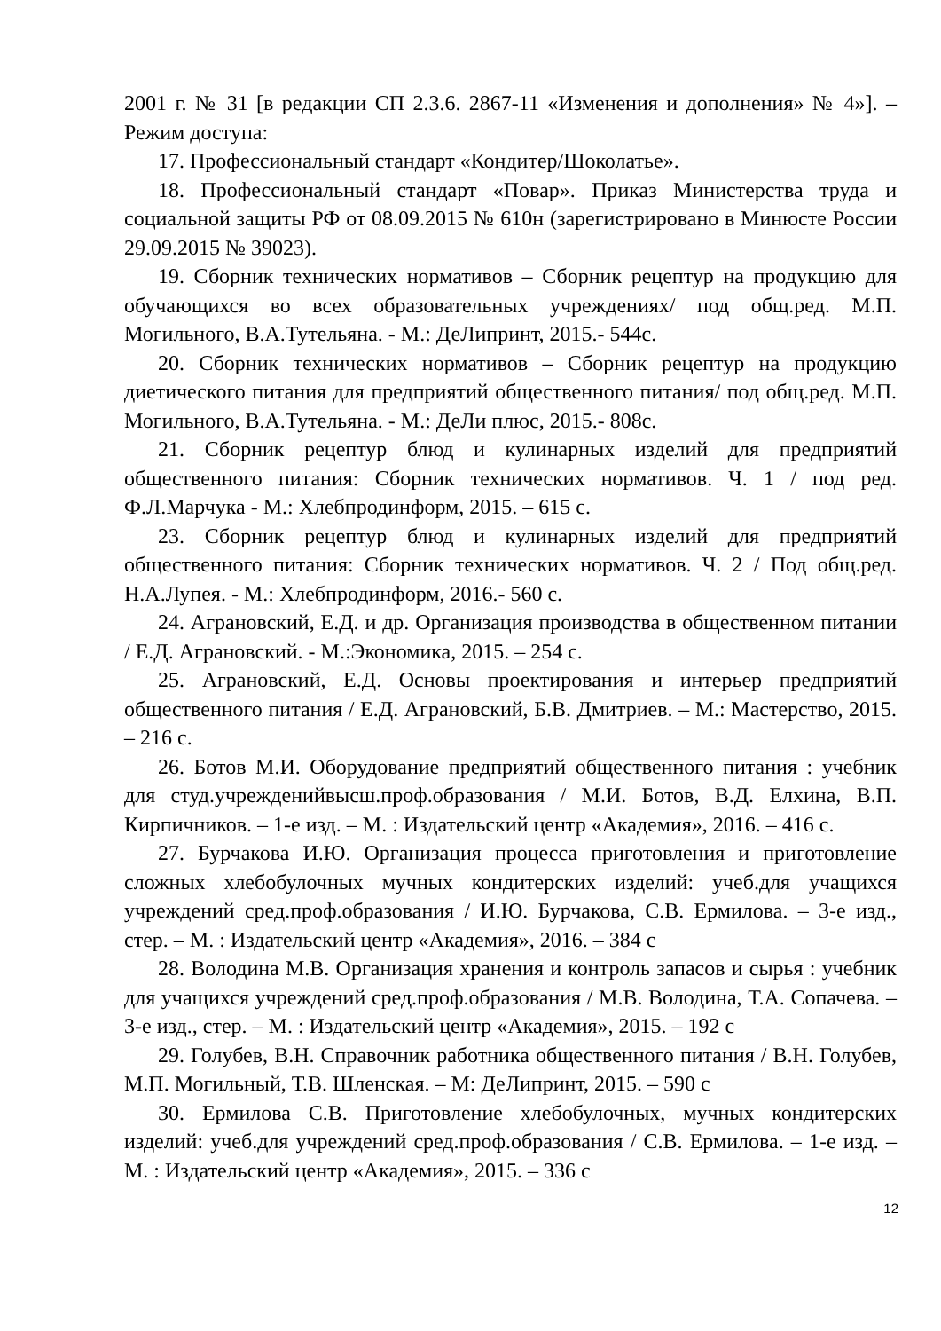2001 г. № 31 [в редакции СП 2.3.6. 2867-11 «Изменения и дополнения» № 4»]. – Режим доступа:
17. Профессиональный стандарт «Кондитер/Шоколатье».
18. Профессиональный стандарт «Повар». Приказ Министерства труда и социальной защиты РФ от 08.09.2015 № 610н (зарегистрировано в Минюсте России 29.09.2015 № 39023).
19. Сборник технических нормативов – Сборник рецептур на продукцию для обучающихся во всех образовательных учреждениях/ под общ.ред. М.П. Могильного, В.А.Тутельяна. - М.: ДеЛипринт, 2015.- 544с.
20. Сборник технических нормативов – Сборник рецептур на продукцию диетического питания для предприятий общественного питания/ под общ.ред. М.П. Могильного, В.А.Тутельяна. - М.: ДеЛи плюс, 2015.- 808с.
21. Сборник рецептур блюд и кулинарных изделий для предприятий общественного питания: Сборник технических нормативов. Ч. 1 / под ред. Ф.Л.Марчука - М.: Хлебпродинформ, 2015. – 615 с.
23. Сборник рецептур блюд и кулинарных изделий для предприятий общественного питания: Сборник технических нормативов. Ч. 2 / Под общ.ред. Н.А.Лупея. - М.: Хлебпродинформ, 2016.- 560 с.
24. Аграновский, Е.Д. и др. Организация производства в общественном питании / Е.Д. Аграновский. - М.:Экономика, 2015. – 254 с.
25. Аграновский, Е.Д. Основы проектирования и интерьер предприятий общественного питания / Е.Д. Аграновский, Б.В. Дмитриев. – М.: Мастерство, 2015. – 216 с.
26. Ботов М.И. Оборудование предприятий общественного питания : учебник для студ.учрежденийвысш.проф.образования / М.И. Ботов, В.Д. Елхина, В.П. Кирпичников. – 1-е изд. – М. : Издательский центр «Академия», 2016. – 416 с.
27. Бурчакова И.Ю. Организация процесса приготовления и приготовление сложных хлебобулочных мучных кондитерских изделий: учеб.для учащихся учреждений сред.проф.образования / И.Ю. Бурчакова, С.В. Ермилова. – 3-е изд., стер. – М. : Издательский центр «Академия», 2016. – 384 с
28. Володина М.В. Организация хранения и контроль запасов и сырья : учебник для учащихся учреждений сред.проф.образования / М.В. Володина, Т.А. Сопачева. – 3-е изд., стер. – М. : Издательский центр «Академия», 2015. – 192 с
29. Голубев, В.Н. Справочник работника общественного питания / В.Н. Голубев, М.П. Могильный, Т.В. Шленская. – М: ДеЛипринт, 2015. – 590 с
30. Ермилова С.В. Приготовление хлебобулочных, мучных кондитерских изделий: учеб.для учреждений сред.проф.образования / С.В. Ермилова. – 1-е изд. – М. : Издательский центр «Академия», 2015. – 336 с
12